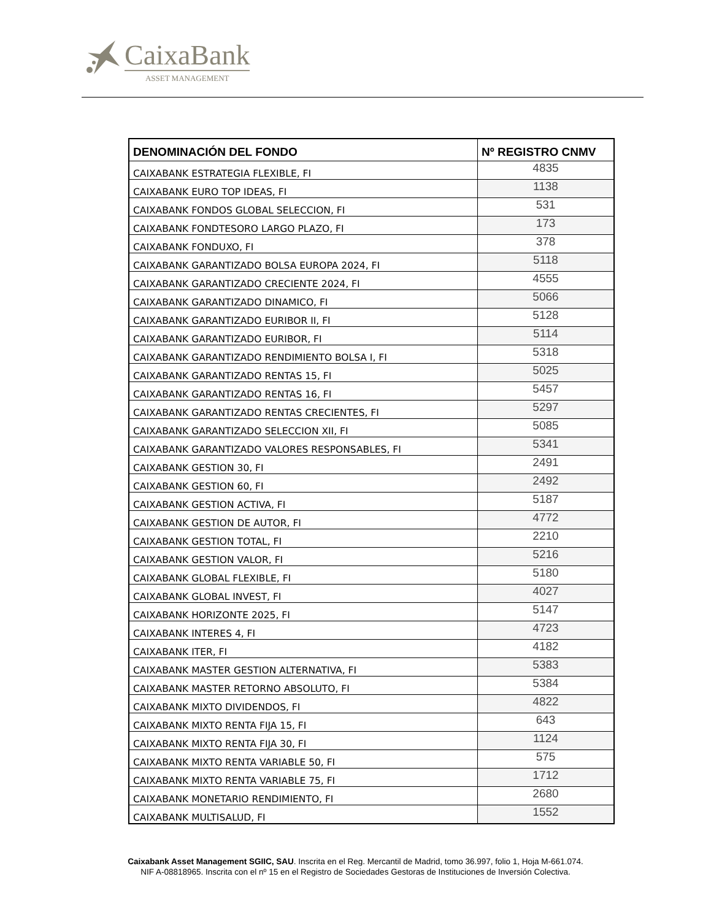CaixaBank
ASSET MANAGEMENT
| DENOMINACIÓN DEL FONDO | Nº REGISTRO CNMV |
| --- | --- |
| CAIXABANK ESTRATEGIA FLEXIBLE, FI | 4835 |
| CAIXABANK EURO TOP IDEAS, FI | 1138 |
| CAIXABANK FONDOS GLOBAL SELECCION, FI | 531 |
| CAIXABANK FONDTESORO LARGO PLAZO, FI | 173 |
| CAIXABANK FONDUXO, FI | 378 |
| CAIXABANK GARANTIZADO BOLSA EUROPA 2024, FI | 5118 |
| CAIXABANK GARANTIZADO CRECIENTE 2024, FI | 4555 |
| CAIXABANK GARANTIZADO DINAMICO, FI | 5066 |
| CAIXABANK GARANTIZADO EURIBOR II, FI | 5128 |
| CAIXABANK GARANTIZADO EURIBOR, FI | 5114 |
| CAIXABANK GARANTIZADO RENDIMIENTO BOLSA I, FI | 5318 |
| CAIXABANK GARANTIZADO RENTAS 15, FI | 5025 |
| CAIXABANK GARANTIZADO RENTAS 16, FI | 5457 |
| CAIXABANK GARANTIZADO RENTAS CRECIENTES, FI | 5297 |
| CAIXABANK GARANTIZADO SELECCION XII, FI | 5085 |
| CAIXABANK GARANTIZADO VALORES RESPONSABLES, FI | 5341 |
| CAIXABANK GESTION 30, FI | 2491 |
| CAIXABANK GESTION 60, FI | 2492 |
| CAIXABANK GESTION ACTIVA, FI | 5187 |
| CAIXABANK GESTION DE AUTOR, FI | 4772 |
| CAIXABANK GESTION TOTAL, FI | 2210 |
| CAIXABANK GESTION VALOR, FI | 5216 |
| CAIXABANK GLOBAL FLEXIBLE, FI | 5180 |
| CAIXABANK GLOBAL INVEST, FI | 4027 |
| CAIXABANK HORIZONTE 2025, FI | 5147 |
| CAIXABANK INTERES 4, FI | 4723 |
| CAIXABANK ITER, FI | 4182 |
| CAIXABANK MASTER GESTION ALTERNATIVA, FI | 5383 |
| CAIXABANK MASTER RETORNO ABSOLUTO, FI | 5384 |
| CAIXABANK MIXTO DIVIDENDOS, FI | 4822 |
| CAIXABANK MIXTO RENTA FIJA 15, FI | 643 |
| CAIXABANK MIXTO RENTA FIJA 30, FI | 1124 |
| CAIXABANK MIXTO RENTA VARIABLE 50, FI | 575 |
| CAIXABANK MIXTO RENTA VARIABLE 75, FI | 1712 |
| CAIXABANK MONETARIO RENDIMIENTO, FI | 2680 |
| CAIXABANK MULTISALUD, FI | 1552 |
Caixabank Asset Management SGIIC, SAU. Inscrita en el Reg. Mercantil de Madrid, tomo 36.997, folio 1, Hoja M-661.074.
NIF A-08818965. Inscrita con el nº 15 en el Registro de Sociedades Gestoras de Instituciones de Inversión Colectiva.